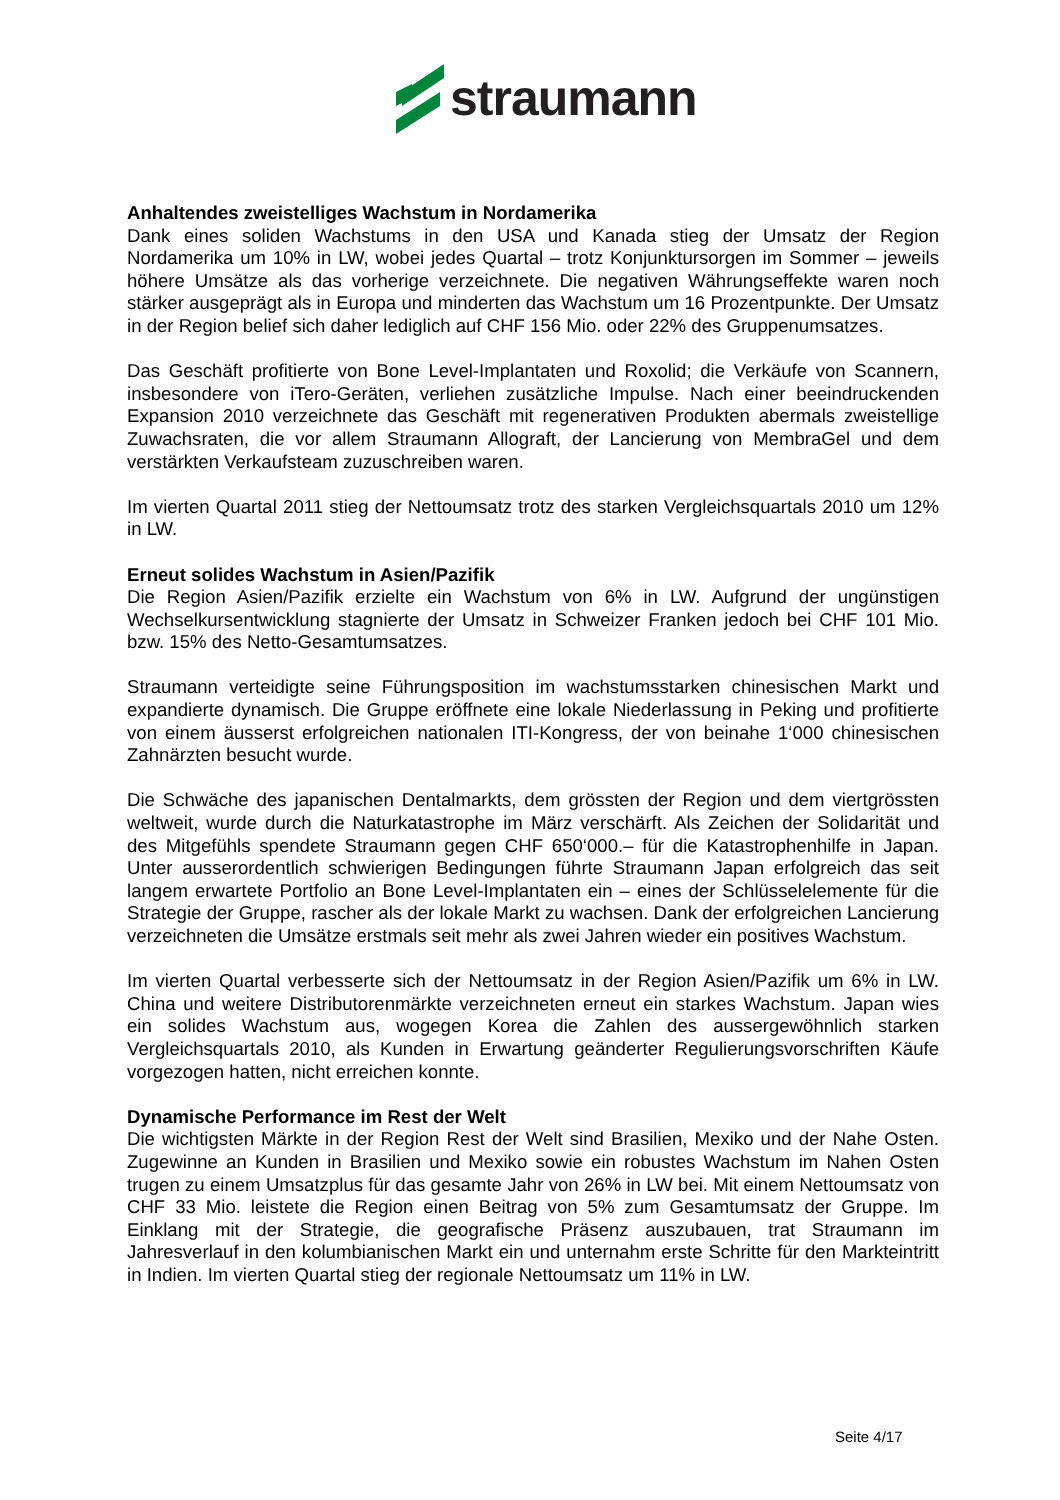straumann
Anhaltendes zweistelliges Wachstum in Nordamerika
Dank eines soliden Wachstums in den USA und Kanada stieg der Umsatz der Region Nordamerika um 10% in LW, wobei jedes Quartal – trotz Konjunktursorgen im Sommer – jeweils höhere Umsätze als das vorherige verzeichnete. Die negativen Währungseffekte waren noch stärker ausgeprägt als in Europa und minderten das Wachstum um 16 Prozentpunkte. Der Umsatz in der Region belief sich daher lediglich auf CHF 156 Mio. oder 22% des Gruppenumsatzes.
Das Geschäft profitierte von Bone Level-Implantaten und Roxolid; die Verkäufe von Scannern, insbesondere von iTero-Geräten, verliehen zusätzliche Impulse. Nach einer beeindruckenden Expansion 2010 verzeichnete das Geschäft mit regenerativen Produkten abermals zweistellige Zuwachsraten, die vor allem Straumann Allograft, der Lancierung von MembraGel und dem verstärkten Verkaufsteam zuzuschreiben waren.
Im vierten Quartal 2011 stieg der Nettoumsatz trotz des starken Vergleichsquartals 2010 um 12% in LW.
Erneut solides Wachstum in Asien/Pazifik
Die Region Asien/Pazifik erzielte ein Wachstum von 6% in LW. Aufgrund der ungünstigen Wechselkursentwicklung stagnierte der Umsatz in Schweizer Franken jedoch bei CHF 101 Mio. bzw. 15% des Netto-Gesamtumsatzes.
Straumann verteidigte seine Führungsposition im wachstumsstarken chinesischen Markt und expandierte dynamisch. Die Gruppe eröffnete eine lokale Niederlassung in Peking und profitierte von einem äusserst erfolgreichen nationalen ITI-Kongress, der von beinahe 1‘000 chinesischen Zahnärzten besucht wurde.
Die Schwäche des japanischen Dentalmarkts, dem grössten der Region und dem viertgrössten weltweit, wurde durch die Naturkatastrophe im März verschärft. Als Zeichen der Solidarität und des Mitgefühls spendete Straumann gegen CHF 650‘000.– für die Katastrophenhilfe in Japan. Unter ausserordentlich schwierigen Bedingungen führte Straumann Japan erfolgreich das seit langem erwartete Portfolio an Bone Level-Implantaten ein – eines der Schlüsselelemente für die Strategie der Gruppe, rascher als der lokale Markt zu wachsen. Dank der erfolgreichen Lancierung verzeichneten die Umsätze erstmals seit mehr als zwei Jahren wieder ein positives Wachstum.
Im vierten Quartal verbesserte sich der Nettoumsatz in der Region Asien/Pazifik um 6% in LW. China und weitere Distributorenmärkte verzeichneten erneut ein starkes Wachstum. Japan wies ein solides Wachstum aus, wogegen Korea die Zahlen des aussergewöhnlich starken Vergleichsquartals 2010, als Kunden in Erwartung geänderter Regulierungsvorschriften Käufe vorgezogen hatten, nicht erreichen konnte.
Dynamische Performance im Rest der Welt
Die wichtigsten Märkte in der Region Rest der Welt sind Brasilien, Mexiko und der Nahe Osten. Zugewinne an Kunden in Brasilien und Mexiko sowie ein robustes Wachstum im Nahen Osten trugen zu einem Umsatzplus für das gesamte Jahr von 26% in LW bei. Mit einem Nettoumsatz von CHF 33 Mio. leistete die Region einen Beitrag von 5% zum Gesamtumsatz der Gruppe. Im Einklang mit der Strategie, die geografische Präsenz auszubauen, trat Straumann im Jahresverlauf in den kolumbianischen Markt ein und unternahm erste Schritte für den Markteintritt in Indien. Im vierten Quartal stieg der regionale Nettoumsatz um 11% in LW.
Seite 4/17